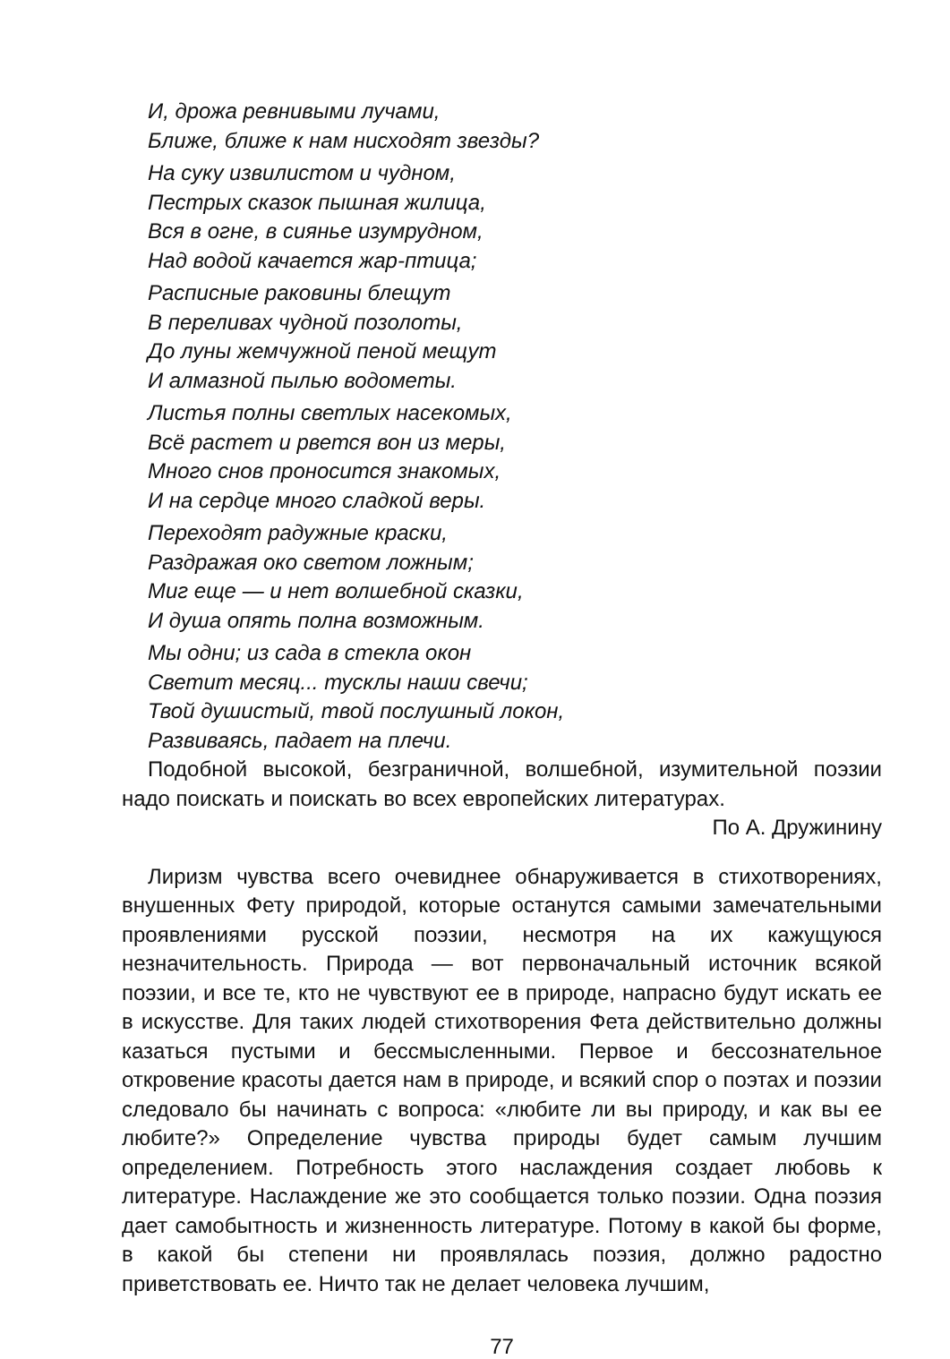И, дрожа ревнивыми лучами,
Ближе, ближе к нам нисходят звезды?
На суку извилистом и чудном,
Пестрых сказок пышная жилица,
Вся в огне, в сиянье изумрудном,
Над водой качается жар-птица;
Расписные раковины блещут
В переливах чудной позолоты,
До луны жемчужной пеной мещут
И алмазной пылью водометы.
Листья полны светлых насекомых,
Всё растет и рвется вон из меры,
Много снов проносится знакомых,
И на сердце много сладкой веры.
Переходят радужные краски,
Раздражая око светом ложным;
Миг еще — и нет волшебной сказки,
И душа опять полна возможным.
Мы одни; из сада в стекла окон
Светит месяц... тусклы наши свечи;
Твой душистый, твой послушный локон,
Развиваясь, падает на плечи.
Подобной высокой, безграничной, волшебной, изумительной поэзии надо поискать и поискать во всех европейских литературах.
По А. Дружинину
Лиризм чувства всего очевиднее обнаруживается в стихотворениях, внушенных Фету природой, которые останутся самыми замечательными проявлениями русской поэзии, несмотря на их кажущуюся незначительность. Природа — вот первоначальный источник всякой поэзии, и все те, кто не чувствуют ее в природе, напрасно будут искать ее в искусстве. Для таких людей стихотворения Фета действительно должны казаться пустыми и бессмысленными. Первое и бессознательное откровение красоты дается нам в природе, и всякий спор о поэтах и поэзии следовало бы начинать с вопроса: «любите ли вы природу, и как вы ее любите?» Определение чувства природы будет самым лучшим определением. Потребность этого наслаждения создает любовь к литературе. Наслаждение же это сообщается только поэзии. Одна поэзия дает самобытность и жизненность литературе. Потому в какой бы форме, в какой бы степени ни проявлялась поэзия, должно радостно приветствовать ее. Ничто так не делает человека лучшим,
77